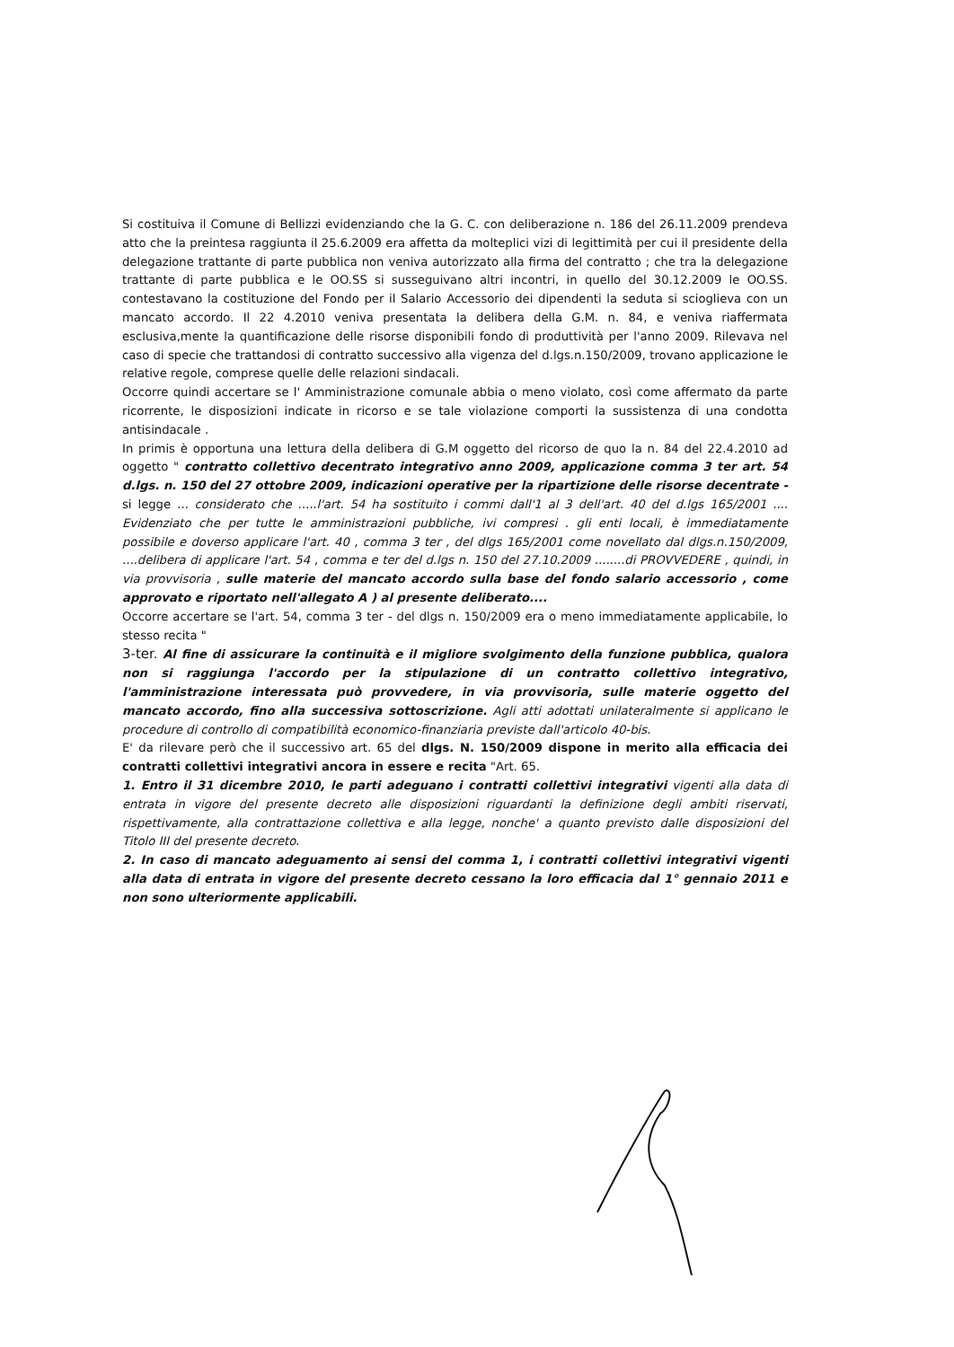Si costituiva il Comune di Bellizzi evidenziando che la G. C. con deliberazione n. 186 del 26.11.2009 prendeva atto che la preintesa raggiunta il 25.6.2009 era affetta da molteplici vizi di legittimità per cui il presidente della delegazione trattante di parte pubblica non veniva autorizzato alla firma del contratto ; che tra la delegazione trattante di parte pubblica e le OO.SS si susseguivano altri incontri, in quello del 30.12.2009 le OO.SS. contestavano la costituzione del Fondo per il Salario Accessorio dei dipendenti la seduta si scioglieva con un mancato accordo. Il 22 4.2010 veniva presentata la delibera della G.M. n. 84, e veniva riaffermata esclusiva,mente la quantificazione delle risorse disponibili fondo di produttività per l'anno 2009. Rilevava nel caso di specie che trattandosi di contratto successivo alla vigenza del d.lgs.n.150/2009, trovano applicazione le relative regole, comprese quelle delle relazioni sindacali.
Occorre quindi accertare se l' Amministrazione comunale abbia o meno violato, così come affermato da parte ricorrente, le disposizioni indicate in ricorso e se tale violazione comporti la sussistenza di una condotta antisindacale .
In primis è opportuna una lettura della delibera di G.M oggetto del ricorso de quo la n. 84 del 22.4.2010 ad oggetto " contratto collettivo decentrato integrativo anno 2009, applicazione comma 3 ter art. 54 d.lgs. n. 150 del 27 ottobre 2009, indicazioni operative per la ripartizione delle risorse decentrate - si legge ... considerato che .....l'art. 54 ha sostituito i commi dall'1 al 3 dell'art. 40 del d.lgs 165/2001 .... Evidenziato che per tutte le amministrazioni pubbliche, ivi compresi . gli enti locali, è immediatamente possibile e doverso applicare l'art. 40 , comma 3 ter , del dlgs 165/2001 come novellato dal dlgs.n.150/2009, ....delibera di applicare l'art. 54 , comma e ter del d.lgs n. 150 del 27.10.2009 ........di PROVVEDERE , quindi, in via provvisoria , sulle materie del mancato accordo sulla base del fondo salario accessorio , come approvato e riportato nell'allegato A ) al presente deliberato....
Occorre accertare se l'art. 54, comma 3 ter - del dlgs n. 150/2009 era o meno immediatamente applicabile, lo stesso recita "
3-ter. Al fine di assicurare la continuità e il migliore svolgimento della funzione pubblica, qualora non si raggiunga l'accordo per la stipulazione di un contratto collettivo integrativo, l'amministrazione interessata può provvedere, in via provvisoria, sulle materie oggetto del mancato accordo, fino alla successiva sottoscrizione. Agli atti adottati unilateralmente si applicano le procedure di controllo di compatibilità economico-finanziaria previste dall'articolo 40-bis.
E' da rilevare però che il successivo art. 65 del dlgs. N. 150/2009 dispone in merito alla efficacia dei contratti collettivi integrativi ancora in essere e recita "Art. 65.
1. Entro il 31 dicembre 2010, le parti adeguano i contratti collettivi integrativi vigenti alla data di entrata in vigore del presente decreto alle disposizioni riguardanti la definizione degli ambiti riservati, rispettivamente, alla contrattazione collettiva e alla legge, nonche' a quanto previsto dalle disposizioni del Titolo III del presente decreto.
2. In caso di mancato adeguamento ai sensi del comma 1, i contratti collettivi integrativi vigenti alla data di entrata in vigore del presente decreto cessano la loro efficacia dal 1° gennaio 2011 e non sono ulteriormente applicabili.